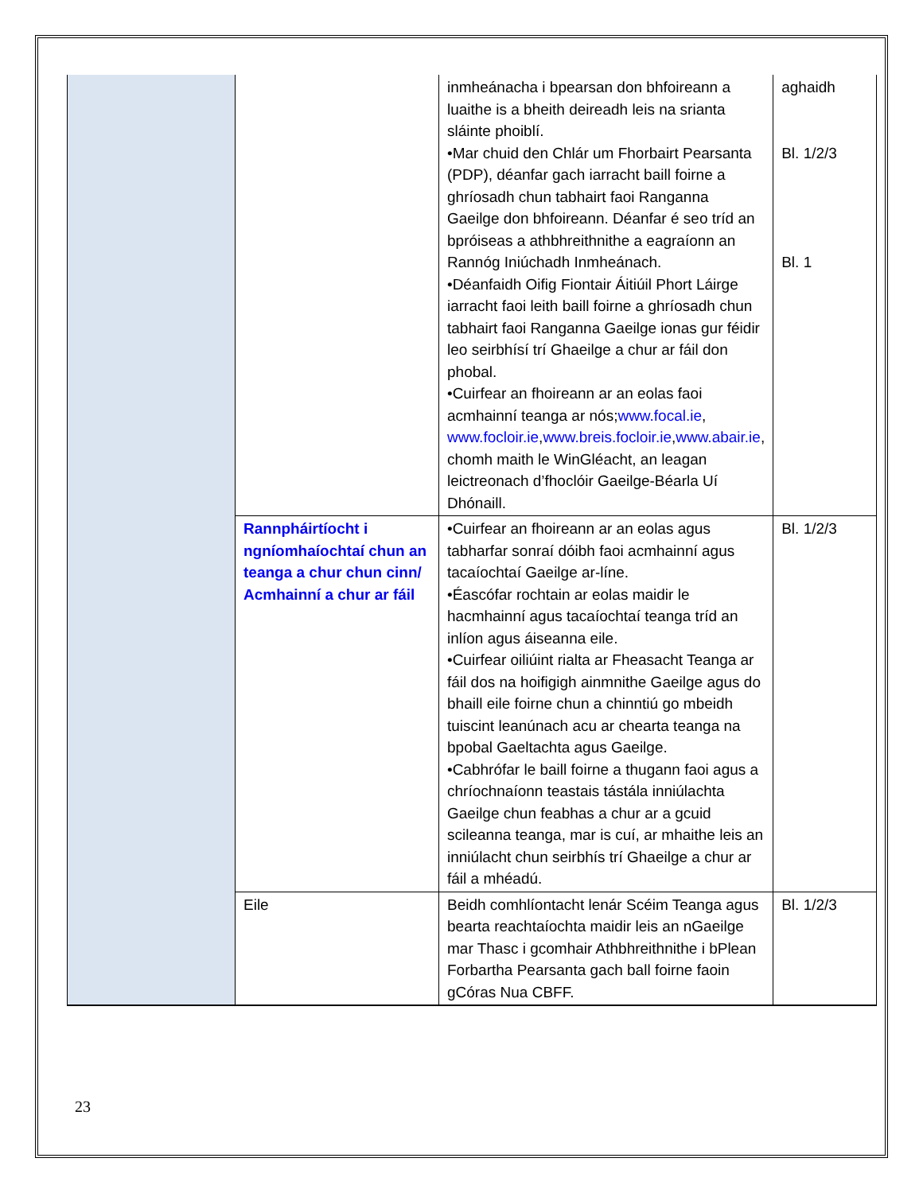| | | inmheánacha i bpearsan don bhfoireann a luaithe is a bheith deireadh leis na srianta sláinte phoiblí. •Mar chuid den Chlár um Fhorbairt Pearsanta (PDP), déanfar gach iarracht baill foirne a ghríosadh chun tabhairt faoi Ranganna Gaeilge don bhfoireann. Déanfar é seo tríd an bpróiseas a athbhreithnithe a eagraíonn an Rannóg Iniúchadh Inmheánach. •Déanfaidh Oifig Fiontair Áitiúil Phort Láirge iarracht faoi leith baill foirne a ghríosadh chun tabhairt faoi Ranganna Gaeilge ionas gur féidir leo seirbhísí trí Ghaeilge a chur ar fáil don phobal. •Cuirfear an fhoireann ar an eolas faoi acmhainní teanga ar nós; www.focal.ie , www.focloir.ie , www.breis.focloir.ie , www.abair.ie , chomh maith le WinGléacht, an leagan leictreonach d’fhoclóir Gaeilge-Béarla Uí Dhónaill. | aghaidh Bl. 1/2/3 Bl. 1 |
| | Rannpháirtíocht i ngníomhaíochtaí chun an teanga a chur chun cinn/ Acmhainní a chur ar fáil | •Cuirfear an fhoireann ar an eolas agus tabharfar sonraí dóibh faoi acmhainní agus tacaíochtaí Gaeilge ar-líne. •Éascófar rochtain ar eolas maidir le hacmhainní agus tacaíochtaí teanga tríd an inlíon agus áiseanna eile. •Cuirfear oiliúint rialta ar Fheasacht Teanga ar fáil dos na hoifigigh ainmnithe Gaeilge agus do bhaill eile foirne chun a chinntiú go mbeidh tuiscint leanúnach acu ar chearta teanga na bpobal Gaeltachta agus Gaeilge. •Cabhrófar le baill foirne a thugann faoi agus a chríochnaíonn teastais tástála inniúlachta Gaeilge chun feabhas a chur ar a gcuid scileanna teanga, mar is cuí, ar mhaithe leis an inniúlacht chun seirbhís trí Ghaeilge a chur ar fáil a mhéadú. | Bl. 1/2/3 |
| | Eile | Beidh comhlíontacht lenár Scéim Teanga agus bearta reachtaíochta maidir leis an nGaeilge mar Thasc i gcomhair Athbhreithnithe i bPlean Forbartha Pearsanta gach ball foirne faoin gCóras Nua CBFF. | Bl. 1/2/3 |
23